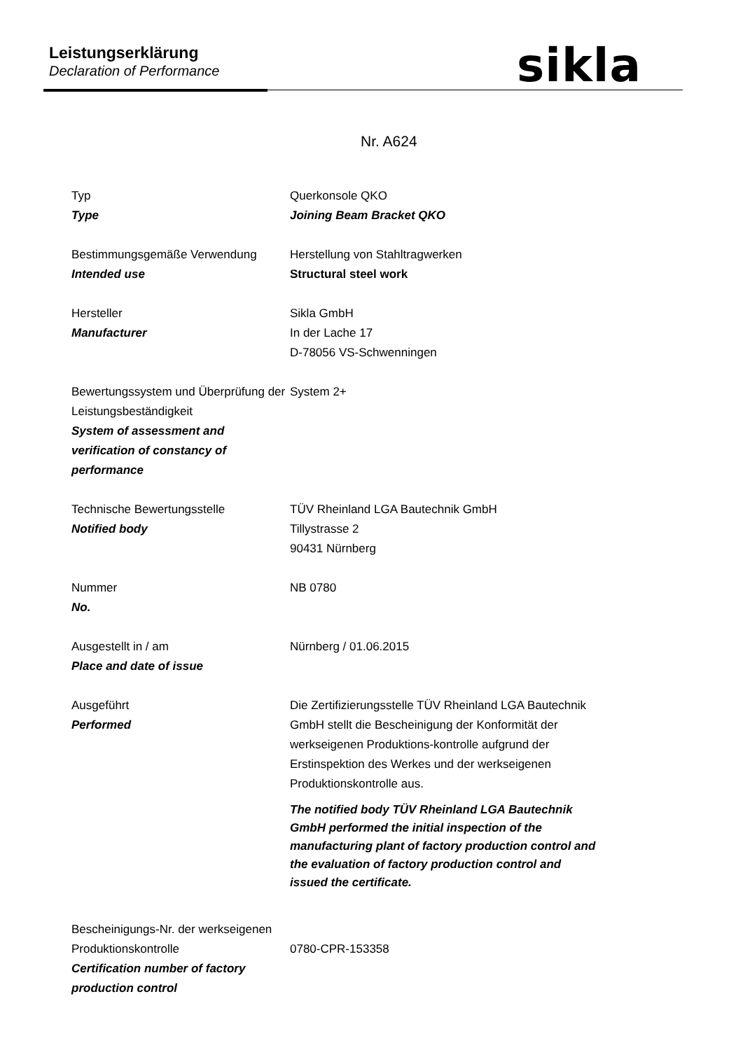Leistungserklärung
Declaration of Performance sikla
Nr. A624
Typ
Type
Querkonsole QKO
Joining Beam Bracket QKO
Bestimmungsgemäße Verwendung
Intended use
Herstellung von Stahltragwerken
Structural steel work
Hersteller
Manufacturer
Sikla GmbH
In der Lache 17
D-78056 VS-Schwenningen
Bewertungssystem und Überprüfung der Leistungsbeständigkeit
System of assessment and verification of constancy of performance
System 2+
Technische Bewertungsstelle
Notified body
TÜV Rheinland LGA Bautechnik GmbH
Tillystrasse 2
90431 Nürnberg
Nummer
No.
NB 0780
Ausgestellt in / am
Place and date of issue
Nürnberg / 01.06.2015
Ausgeführt
Performed
Die Zertifizierungsstelle TÜV Rheinland LGA Bautechnik GmbH stellt die Bescheinigung der Konformität der werkseigenen Produktions-kontrolle aufgrund der Erstinspektion des Werkes und der werkseigenen Produktionskontrolle aus.
The notified body TÜV Rheinland LGA Bautechnik GmbH performed the initial inspection of the manufacturing plant of factory production control and the evaluation of factory production control and issued the certificate.
Bescheinigungs-Nr. der werkseigenen Produktionskontrolle
Certification number of factory production control
0780-CPR-153358